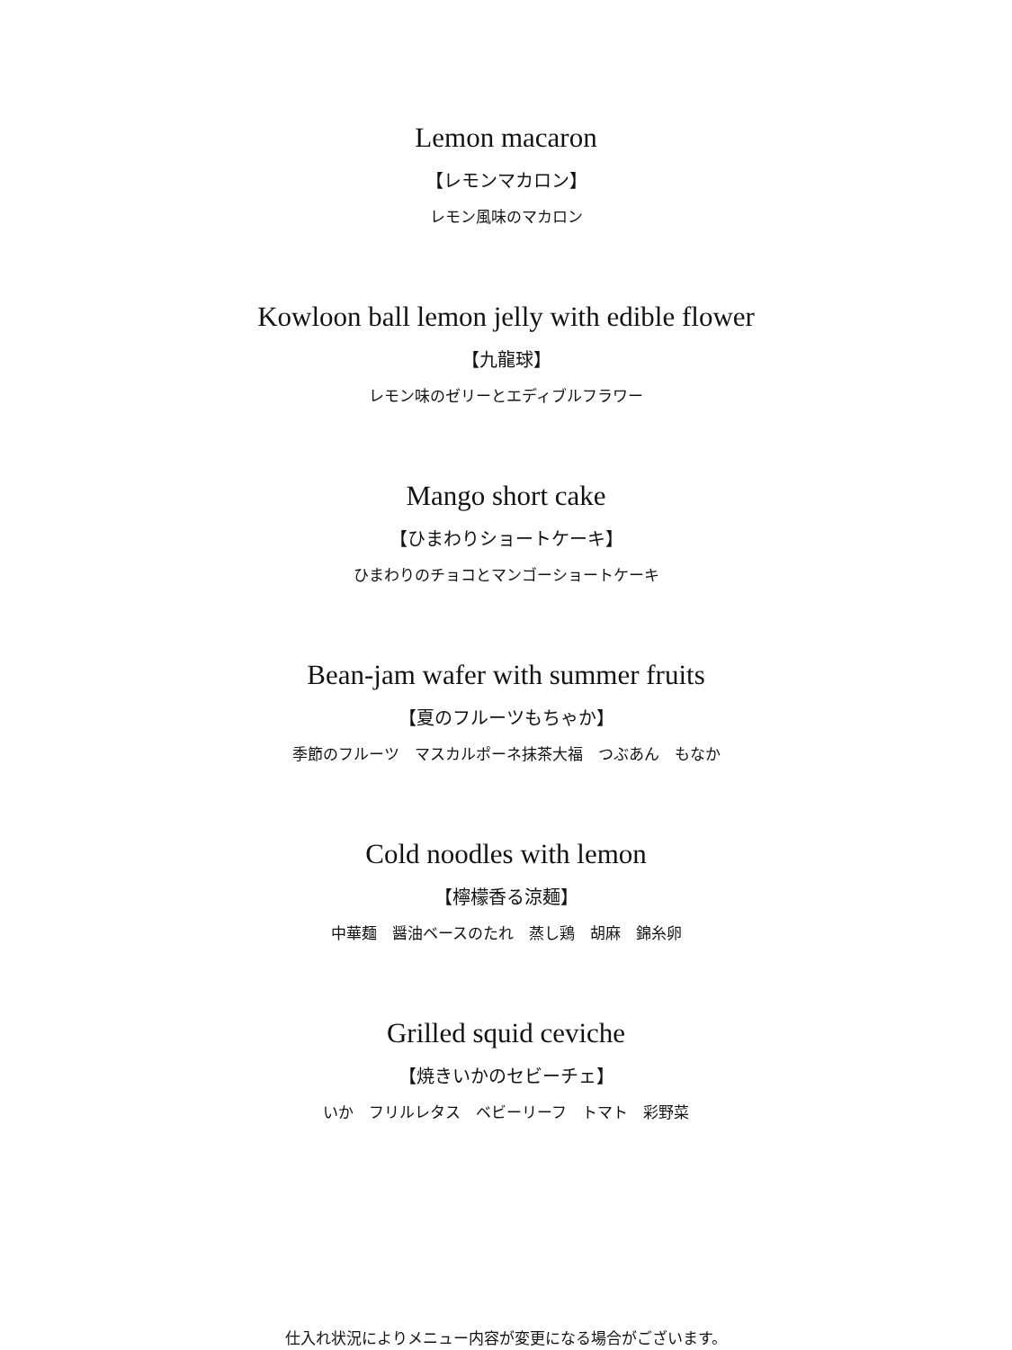Lemon macaron
【レモンマカロン】
レモン風味のマカロン
Kowloon ball lemon jelly with edible flower
【九龍球】
レモン味のゼリーとエディブルフラワー
Mango short cake
【ひまわりショートケーキ】
ひまわりのチョコとマンゴーショートケーキ
Bean-jam wafer with summer fruits
【夏のフルーツもちゃか】
季節のフルーツ　マスカルポーネ抹茶大福　つぶあん　もなか
Cold noodles with lemon
【檸檬香る涼麺】
中華麺　醤油ベースのたれ　蒸し鶏　胡麻　錦糸卵
Grilled squid ceviche
【焼きいかのセビーチェ】
いか　フリルレタス　ベビーリーフ　トマト　彩野菜
仕入れ状況によりメニュー内容が変更になる場合がございます。